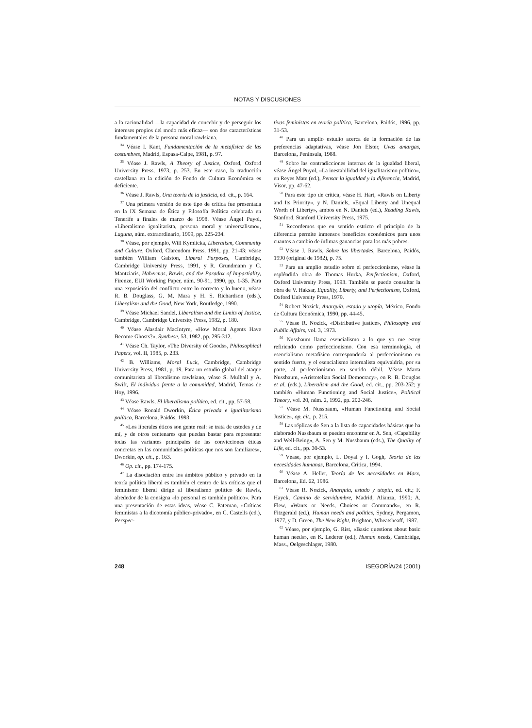NOTAS Y DISCUSIONES
a la racionalidad —la capacidad de concebir y de perseguir los intereses propios del modo más eficaz— son dos características fundamentales de la persona moral rawlsiana.
<sup>34</sup> Véase I. Kant, Fundamentación de la metafísica de las costumbres, Madrid, Espasa-Calpe, 1981, p. 97.
<sup>35</sup> Véase J. Rawls, A Theory of Justice, Oxford, Oxford University Press, 1973, p. 253. En este caso, la traducción castellana en la edición de Fondo de Cultura Económica es deficiente.
<sup>36</sup> Véase J. Rawls, Una teoría de la justicia, ed. cit., p. 164.
<sup>37</sup> Una primera versión de este tipo de crítica fue presentada en la IX Semana de Ética y Filosofía Política celebrada en Tenerife a finales de marzo de 1998. Véase Ángel Puyol, «Liberalismo igualitarista, persona moral y universalismo», Laguna, núm. extraordinario, 1999, pp. 225-234.
<sup>38</sup> Véase, por ejemplo, Will Kymlicka, Liberalism, Community and Culture, Oxford, Clarendom Press, 1991, pp. 21-43; véase también William Galston, Liberal Purposes, Cambridge, Cambridge University Press, 1991, y R. Grundmann y C. Mantziaris, Habermas, Rawls, and the Paradox of Impartiality, Firenze, EUI Working Paper, núm. 90-91, 1990, pp. 1-35. Para una exposición del conflicto entre lo correcto y lo bueno, véase R. B. Douglass, G. M. Mara y H. S. Richardson (eds.), Liberalism and the Good, New York, Routledge, 1990.
<sup>39</sup> Véase Michael Sandel, Liberalism and the Limits of Justice, Cambridge, Cambridge University Press, 1982, p. 180.
<sup>40</sup> Véase Alasdair MacIntyre, «How Moral Agents Have Become Ghosts?», Synthese, 53, 1982, pp. 295-312.
<sup>41</sup> Véase Ch. Taylor, «The Diversity of Goods», Philosophical Papers, vol. II, 1985, p. 233.
<sup>42</sup> B. Williams, Moral Luck, Cambridge, Cambridge University Press, 1981, p. 19. Para un estudio global del ataque comunitarista al liberalismo rawlsiano, véase S. Mulhall y A. Swift, El individuo frente a la comunidad, Madrid, Temas de Hoy, 1996.
<sup>43</sup> Véase Rawls, El liberalismo político, ed. cit., pp. 57-58.
<sup>44</sup> Véase Ronald Dworkin, Ética privada e igualitarismo político, Barcelona, Paidós, 1993.
<sup>45</sup> «Los liberales éticos son gente real: se trata de ustedes y de mí, y de otros centenares que puedan bastar para representar todas las variantes principales de las convicciones éticas concretas en las comunidades políticas que nos son familiares», Dworkin, op. cit., p. 163.
<sup>46</sup> Op. cit., pp. 174-175.
<sup>47</sup> La disociación entre los ámbitos público y privado en la teoría política liberal es también el centro de las críticas que el feminismo liberal dirige al liberalismo político de Rawls, alrededor de la consigna «lo personal es también político». Para una presentación de estas ideas, véase C. Pateman, «Críticas feministas a la dicotomía público-privado», en C. Castells (ed.), Perspec-
tivas feministas en teoría política, Barcelona, Paidós, 1996, pp. 31-53.
<sup>48</sup> Para un amplio estudio acerca de la formación de las preferencias adaptativas, véase Jon Elster, Uvas amargas, Barcelona, Península, 1988.
<sup>49</sup> Sobre las contradicciones internas de la igualdad liberal, véase Ángel Puyol, «La inestabilidad del igualitarismo político», en Reyes Mate (ed.), Pensar la igualdad y la diferencia, Madrid, Visor, pp. 47-62.
<sup>50</sup> Para este tipo de crítica, véase H. Hart, «Rawls on Liberty and Its Priority», y N. Daniels, «Equal Liberty and Unequal Worth of Liberty», ambos en N. Daniels (ed.), Reading Rawls, Stanford, Stanford University Press, 1975.
<sup>51</sup> Recordemos que en sentido estricto el principio de la diferencia permite inmensos beneficios económicos para unos cuantos a cambio de ínfimas ganancias para los más pobres.
<sup>52</sup> Véase J. Rawls, Sobre las libertades, Barcelona, Paidós, 1990 (original de 1982), p. 75.
<sup>53</sup> Para un amplio estudio sobre el perfeccionismo, véase la espléndida obra de Thomas Hurka, Perfectionism, Oxford, Oxford University Press, 1993. También se puede consultar la obra de V. Haksar, Equality, Liberty, and Perfectionism, Oxford, Oxford University Press, 1979.
<sup>54</sup> Robert Nozick, Anarquía, estado y utopía, México, Fondo de Cultura Económica, 1990, pp. 44-45.
<sup>55</sup> Véase R. Nozick, «Distributive justice», Philosophy and Public Affairs, vol. 3, 1973.
<sup>56</sup> Nussbaum llama esencialismo a lo que yo me estoy refiriendo como perfeccionismo. Con esa terminología, el esencialismo metafísico correspondería al perfeccionismo en sentido fuerte, y el esencialismo internalista equivaldría, por su parte, al perfeccionismo en sentido débil. Véase Marta Nussbaum, «Aristotelian Social Democracy», en R. B. Douglas et al. (eds.), Liberalism and the Good, ed. cit., pp. 203-252; y también «Human Functioning and Social Justice», Political Theory, vol. 20, núm. 2, 1992, pp. 202-246.
<sup>57</sup> Véase M. Nussbaum, «Human Functioning and Social Justice», op. cit., p. 215.
<sup>58</sup> Las réplicas de Sen a la lista de capacidades básicas que ha elaborado Nussbaum se pueden encontrar en A. Sen, «Capability and Well-Being», A. Sen y M. Nussbaum (eds.), The Quality of Life, ed. cit., pp. 30-53.
<sup>59</sup> Véase, por ejemplo, L. Doyal y I. Gogh, Teoría de las necesidades humanas, Barcelona, Crítica, 1994.
<sup>60</sup> Véase A. Heller, Teoría de las necesidades en Marx, Barcelona, Ed. 62, 1986.
<sup>61</sup> Véase R. Nozick, Anarquía, estado y utopía, ed. cit.; F. Hayek, Camino de servidumbre, Madrid, Alianza, 1990; A. Flew, «Wants or Needs, Choices or Commands», en R. Fitzgerald (ed.), Human needs and politics, Sydney, Pergamon, 1977, y D. Green, The New Right, Brighton, Wheatsheaff, 1987.
<sup>62</sup> Véase, por ejemplo, G. Rist, «Basic questions about basic human needs», en K. Lederer (ed.), Human needs, Cambridge, Mass., Oelgeschlager, 1980.
248 ISEGORÍA/24 (2001)